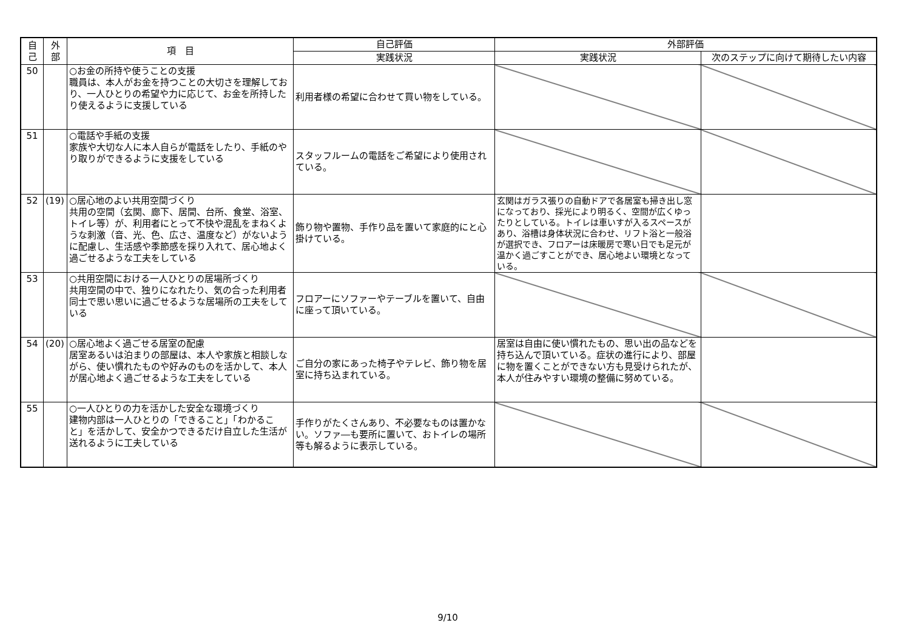| 自 己 | 外 部 | 項 目 | 自己評価 | 外部評価 | |
| --- | --- | --- | --- | --- | --- |
| | | | 実践状況 | 実践状況 | 次のステップに向けて期待したい内容 |
| 50 | | ○お金の所持や使うことの支援 職員は、本人がお金を持つことの大切さを理解しており、一人ひとりの希望や力に応じて、お金を所持したり使えるように支援している | 利用者様の希望に合わせて買い物をしている。 | | |
| 51 | | ○電話や手紙の支援 家族や大切な人に本人自らが電話をしたり、手紙のやり取りができるように支援をしている | スタッフルームの電話をご希望により使用されている。 | | |
| 52 | (19) | ○居心地のよい共用空間づくり 共用の空間（玄関、廊下、居間、台所、食堂、浴室、トイレ等）が、利用者にとって不快や混乱をまねくような刺激（音、光、色、広さ、温度など）がないように配慮し、生活感や季節感を採り入れて、居心地よく過ごせるような工夫をしている | 飾り物や置物、手作り品を置いて家庭的にと心掛けている。 | 玄関はガラス張りの自動ドアで各居室も掃き出し窓になっており、採光により明るく、空間が広くゆったりとしている。トイレは車いすが入るスペースがあり、浴槽は身体状況に合わせ、リフト浴と一般浴が選択でき、フロアーは床暖房で寒い日でも足元が温かく過ごすことができ、居心地よい環境となっている。 | |
| 53 | | ○共用空間における一人ひとりの居場所づくり 共用空間の中で、独りになれたり、気の合った利用者同士で思い思いに過ごせるような居場所の工夫をしている | フロアーにソファーやテーブルを置いて、自由に座って頂いている。 | | |
| 54 | (20) | ○居心地よく過ごせる居室の配慮 居室あるいは泊まりの部屋は、本人や家族と相談しながら、使い慣れたものや好みのものを活かして、本人が居心地よく過ごせるような工夫をしている | ご自分の家にあった椅子やテレビ、飾り物を居室に持ち込まれている。 | 居室は自由に使い慣れたもの、思い出の品などを持ち込んで頂いている。症状の進行により、部屋に物を置くことができない方も見受けられたが、本人が住みやすい環境の整備に努めている。 | |
| 55 | | ○一人ひとりの力を活かした安全な環境づくり 建物内部は一人ひとりの「できること」「わかること」を活かして、安全かつできるだけ自立した生活が送れるように工夫している | 手作りがたくさんあり、不必要なものは置かない。ソファ―も要所に置いて、おトイレの場所等も解るように表示している。 | | |
9/10